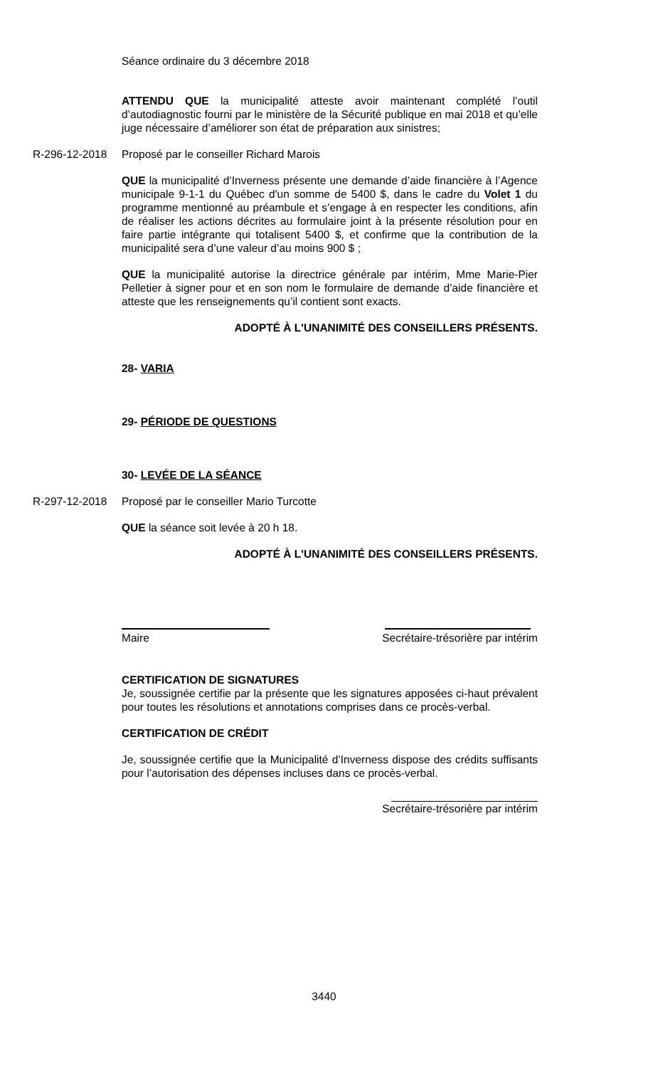Séance ordinaire du 3 décembre 2018
ATTENDU QUE la municipalité atteste avoir maintenant complété l’outil d’autodiagnostic fourni par le ministère de la Sécurité publique en mai 2018 et qu’elle juge nécessaire d’améliorer son état de préparation aux sinistres;
R-296-12-2018 Proposé par le conseiller Richard Marois
QUE la municipalité d’Inverness présente une demande d’aide financière à l’Agence municipale 9-1-1 du Québec d'un somme de 5400 $, dans le cadre du Volet 1 du programme mentionné au préambule et s’engage à en respecter les conditions, afin de réaliser les actions décrites au formulaire joint à la présente résolution pour en faire partie intégrante qui totalisent 5400 $, et confirme que la contribution de la municipalité sera d’une valeur d’au moins 900 $ ;
QUE la municipalité autorise la directrice générale par intérim, Mme Marie-Pier Pelletier à signer pour et en son nom le formulaire de demande d’aide financière et atteste que les renseignements qu’il contient sont exacts.
ADOPTÉ À L'UNANIMITÉ DES CONSEILLERS PRÉSENTS.
28- VARIA
29- PÉRIODE DE QUESTIONS
30- LEVÉE DE LA SÉANCE
R-297-12-2018 Proposé par le conseiller Mario Turcotte
QUE la séance soit levée à 20 h 18.
ADOPTÉ À L'UNANIMITÉ DES CONSEILLERS PRÉSENTS.
Maire Secrétaire-trésorière par intérim
CERTIFICATION DE SIGNATURES
Je, soussignée certifie par la présente que les signatures apposées ci-haut prévalent pour toutes les résolutions et annotations comprises dans ce procès-verbal.
CERTIFICATION DE CRÉDIT
Je, soussignée certifie que la Municipalité d’Inverness dispose des crédits suffisants pour l’autorisation des dépenses incluses dans ce procès-verbal.
Secrétaire-trésorière par intérim
3440